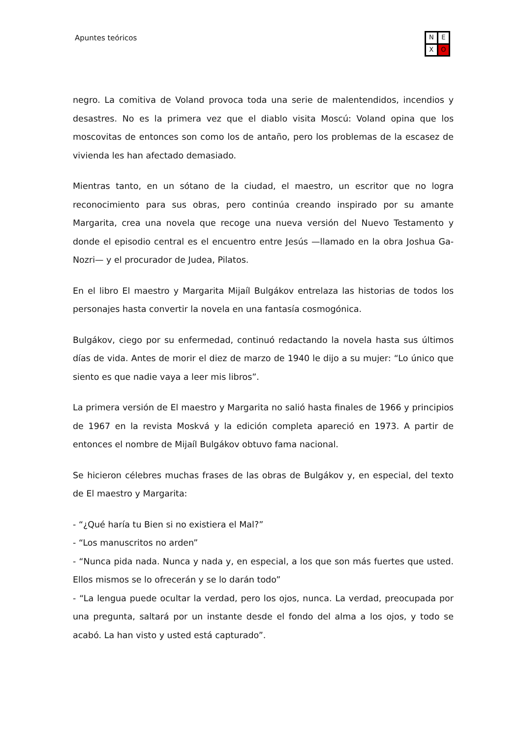Apuntes teóricos N E X O
negro. La comitiva de Voland provoca toda una serie de malentendidos, incendios y desastres. No es la primera vez que el diablo visita Moscú: Voland opina que los moscovitas de entonces son como los de antaño, pero los problemas de la escasez de vivienda les han afectado demasiado.
Mientras tanto, en un sótano de la ciudad, el maestro, un escritor que no logra reconocimiento para sus obras, pero continúa creando inspirado por su amante Margarita, crea una novela que recoge una nueva versión del Nuevo Testamento y donde el episodio central es el encuentro entre Jesús —llamado en la obra Joshua Ga-Nozri— y el procurador de Judea, Pilatos.
En el libro El maestro y Margarita Mijaíl Bulgákov entrelaza las historias de todos los personajes hasta convertir la novela en una fantasía cosmogónica.
Bulgákov, ciego por su enfermedad, continuó redactando la novela hasta sus últimos días de vida. Antes de morir el diez de marzo de 1940 le dijo a su mujer: “Lo único que siento es que nadie vaya a leer mis libros”.
La primera versión de El maestro y Margarita no salió hasta finales de 1966 y principios de 1967 en la revista Moskvá y la edición completa apareció en 1973. A partir de entonces el nombre de Mijaíl Bulgákov obtuvo fama nacional.
Se hicieron célebres muchas frases de las obras de Bulgákov y, en especial, del texto de El maestro y Margarita:
- “¿Qué haría tu Bien si no existiera el Mal?”
- “Los manuscritos no arden”
- “Nunca pida nada. Nunca y nada y, en especial, a los que son más fuertes que usted. Ellos mismos se lo ofrecerán y se lo darán todo”
- “La lengua puede ocultar la verdad, pero los ojos, nunca. La verdad, preocupada por una pregunta, saltará por un instante desde el fondo del alma a los ojos, y todo se acabó. La han visto y usted está capturado”.